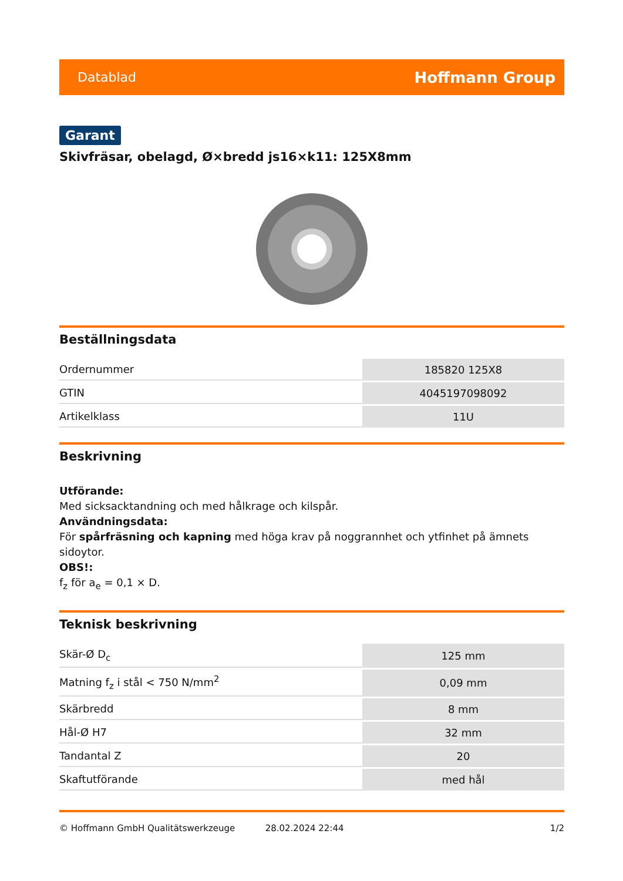Datablad Hoffmann Group
Garant
Skivfräsar, obelagd, Ø×bredd js16×k11: 125X8mm
Beställningsdata
| Ordernummer | 185820 125X8 |
| GTIN | 4045197098092 |
| Artikelklass | 11U |
Beskrivning
Utförande:
Med sicksacktandning och med hålkrage och kilspår.
Användningsdata:
För spårfräsning och kapning med höga krav på noggrannhet och ytfinhet på ämnets sidoytor.
OBS!:
f<sub>z</sub> för a<sub>e</sub> = 0,1 × D.
Teknisk beskrivning
| Skär-Ø D<sub>c</sub> | 125 mm |
| Matning f<sub>z</sub> i stål < 750 N/mm<sup>2</sup> | 0,09 mm |
| Skärbredd | 8 mm |
| Hål-Ø H7 | 32 mm |
| Tandantal Z | 20 |
| Skaftutförande | med hål |
© Hoffmann GmbH Qualitätswerkzeuge 28.02.2024 22:44 1/2